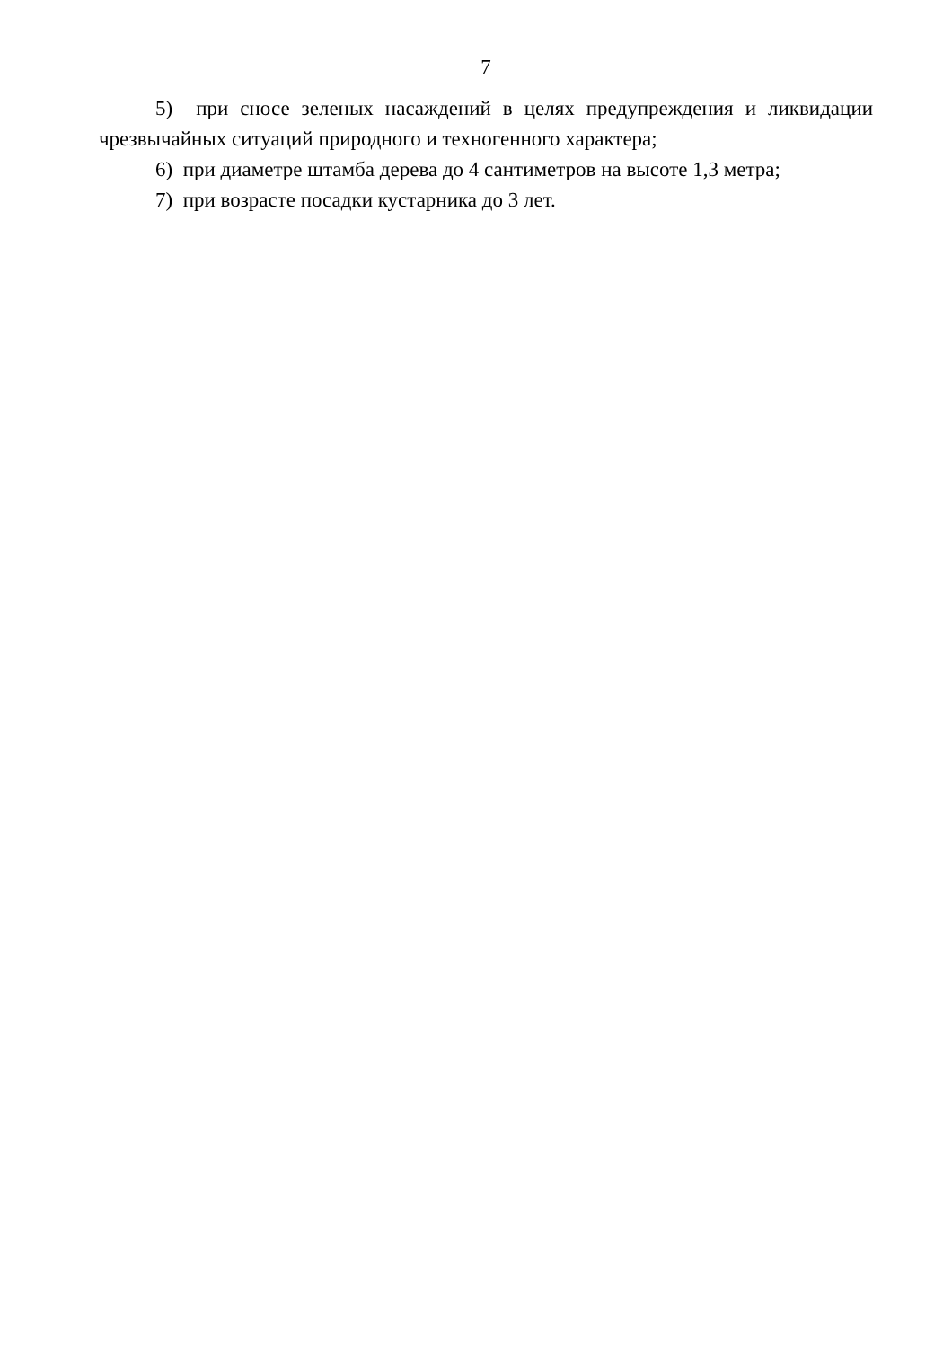7
5) при сносе зеленых насаждений в целях предупреждения и ликвидации чрезвычайных ситуаций природного и техногенного характера;
6) при диаметре штамба дерева до 4 сантиметров на высоте 1,3 метра;
7) при возрасте посадки кустарника до 3 лет.